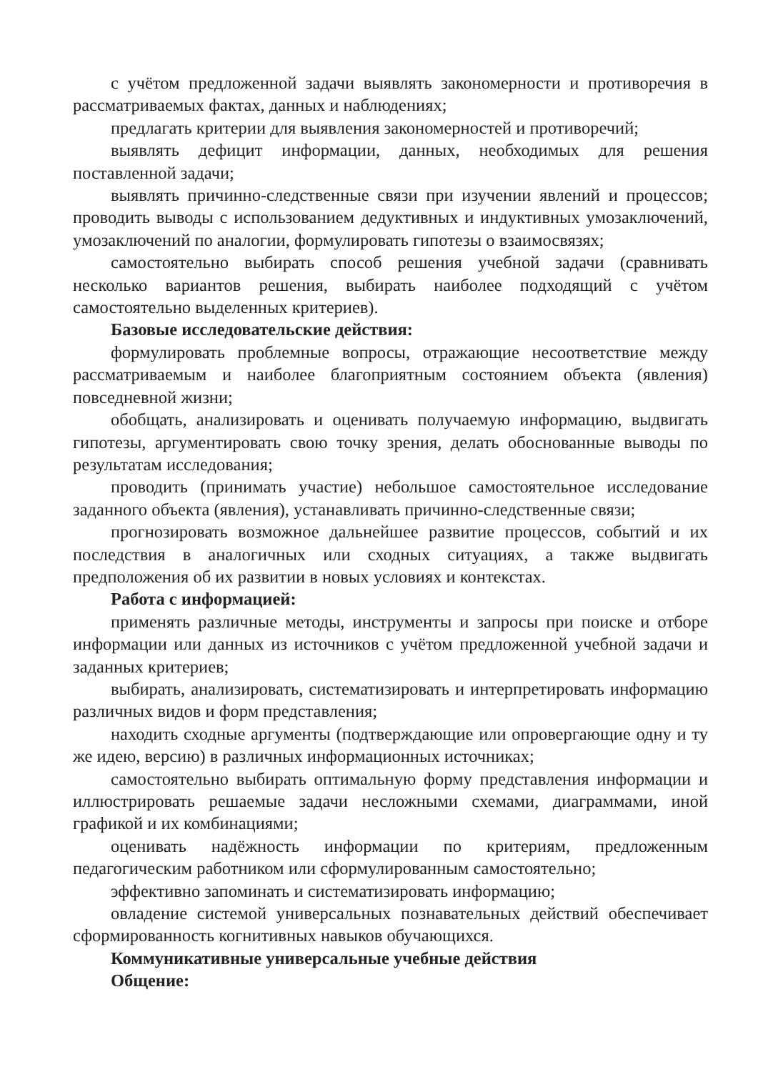с учётом предложенной задачи выявлять закономерности и противоречия в рассматриваемых фактах, данных и наблюдениях;
предлагать критерии для выявления закономерностей и противоречий;
выявлять дефицит информации, данных, необходимых для решения поставленной задачи;
выявлять причинно-следственные связи при изучении явлений и процессов; проводить выводы с использованием дедуктивных и индуктивных умозаключений, умозаключений по аналогии, формулировать гипотезы о взаимосвязях;
самостоятельно выбирать способ решения учебной задачи (сравнивать несколько вариантов решения, выбирать наиболее подходящий с учётом самостоятельно выделенных критериев).
Базовые исследовательские действия:
формулировать проблемные вопросы, отражающие несоответствие между рассматриваемым и наиболее благоприятным состоянием объекта (явления) повседневной жизни;
обобщать, анализировать и оценивать получаемую информацию, выдвигать гипотезы, аргументировать свою точку зрения, делать обоснованные выводы по результатам исследования;
проводить (принимать участие) небольшое самостоятельное исследование заданного объекта (явления), устанавливать причинно-следственные связи;
прогнозировать возможное дальнейшее развитие процессов, событий и их последствия в аналогичных или сходных ситуациях, а также выдвигать предположения об их развитии в новых условиях и контекстах.
Работа с информацией:
применять различные методы, инструменты и запросы при поиске и отборе информации или данных из источников с учётом предложенной учебной задачи и заданных критериев;
выбирать, анализировать, систематизировать и интерпретировать информацию различных видов и форм представления;
находить сходные аргументы (подтверждающие или опровергающие одну и ту же идею, версию) в различных информационных источниках;
самостоятельно выбирать оптимальную форму представления информации и иллюстрировать решаемые задачи несложными схемами, диаграммами, иной графикой и их комбинациями;
оценивать надёжность информации по критериям, предложенным педагогическим работником или сформулированным самостоятельно;
эффективно запоминать и систематизировать информацию;
овладение системой универсальных познавательных действий обеспечивает сформированность когнитивных навыков обучающихся.
Коммуникативные универсальные учебные действия
Общение: